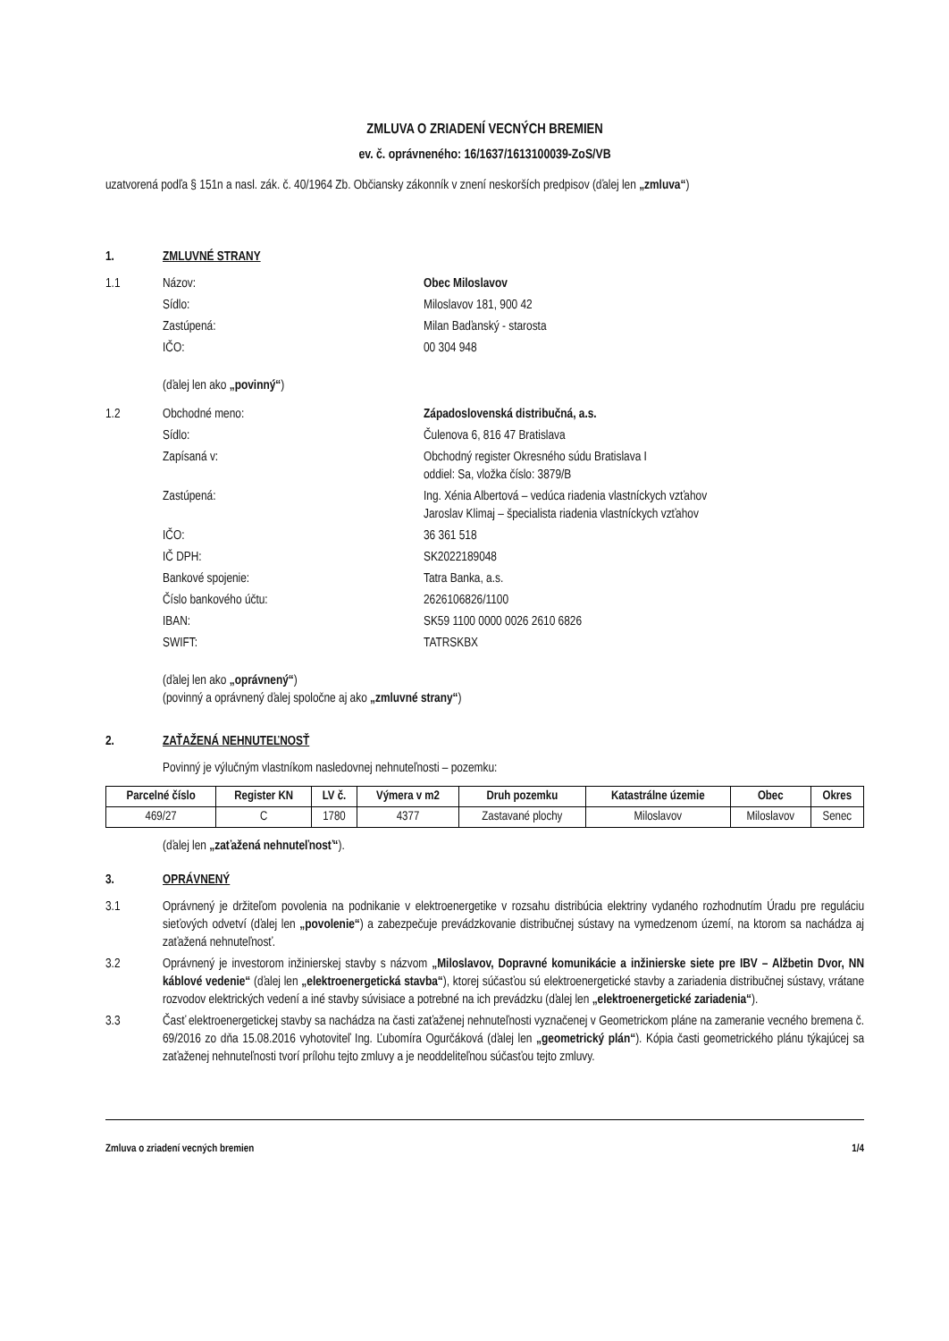ZMLUVA O ZRIADENÍ VECNÝCH BREMIEN
ev. č. oprávneného: 16/1637/1613100039-ZoS/VB
uzatvorená podľa § 151n a nasl. zák. č. 40/1964 Zb. Občiansky zákonník v znení neskorších predpisov (ďalej len „zmluva“)
1. ZMLUVNÉ STRANY
1.1 Názov: Obec Miloslavov
Sídlo: Miloslavov 181, 900 42
Zastúpená: Milan Baďanský - starosta
IČO: 00 304 948
(ďalej len ako „povinný“)
1.2 Obchodné meno: Západoslovenská distribučná, a.s.
Sídlo: Čulenova 6, 816 47 Bratislava
Zapísaná v: Obchodný register Okresného súdu Bratislava I
oddiel: Sa, vložka číslo: 3879/B
Zastúpená: Ing. Xénia Albertová – vedúca riadenia vlastníckych vzťahov
Jaroslav Klimaj – špecialista riadenia vlastníckych vzťahov
IČO: 36 361 518
IČ DPH: SK2022189048
Bankové spojenie: Tatra Banka, a.s.
Číslo bankového účtu: 2626106826/1100
IBAN: SK59 1100 0000 0026 2610 6826
SWIFT: TATRSKBX
(ďalej len ako „oprávnený“)
(povinný a oprávnený ďalej spoločne aj ako „zmluvné strany“)
2. ZAŤAŽENÁ NEHNUTEĽNOSŤ
Povinný je výlučným vlastníkom nasledovnej nehnuteľnosti – pozemku:
| Parcelné číslo | Register KN | LV č. | Výmera v m2 | Druh pozemku | Katastrálne územie | Obec | Okres |
| --- | --- | --- | --- | --- | --- | --- | --- |
| 469/27 | C | 1780 | 4377 | Zastavané plochy | Miloslavov | Miloslavov | Senec |
(ďalej len „zaťažená nehnuteľnosť“).
3. OPRÁVNENÝ
3.1 Oprávnený je držiteľom povolenia na podnikanie v elektroenergetike v rozsahu distribúcia elektriny vydaného rozhodnutím Úradu pre reguláciu sieťových odvetví (ďalej len „povolenie“) a zabezpečuje prevádzkovanie distribučnej sústavy na vymedzenom území, na ktorom sa nachádza aj zaťažená nehnuteľnosť.
3.2 Oprávnený je investorom inžinierskej stavby s názvom „Miloslavov, Dopravné komunikácie a inžinierske siete pre IBV – Alžbetin Dvor, NN káblové vedenie“ (ďalej len „elektroenergetická stavba“), ktorej súčasťou sú elektroenergetické stavby a zariadenia distribučnej sústavy, vrátane rozvodov elektrických vedení a iné stavby súvisiace a potrebné na ich prevádzku (ďalej len „elektroenergetické zariadenia“).
3.3 Časť elektroenergetickej stavby sa nachádza na časti zaťaženej nehnuteľnosti vyznačenej v Geometrickom pláne na zameranie vecného bremena č. 69/2016 zo dňa 15.08.2016 vyhotoviteľ Ing. Ľubomíra Ogurčáková (ďalej len „geometrický plán“). Kópia časti geometrického plánu týkajúcej sa zaťaženej nehnuteľnosti tvorí prílohu tejto zmluvy a je neoddeliteľnou súčasťou tejto zmluvy.
Zmluva o zriadení vecných bremien 1/4